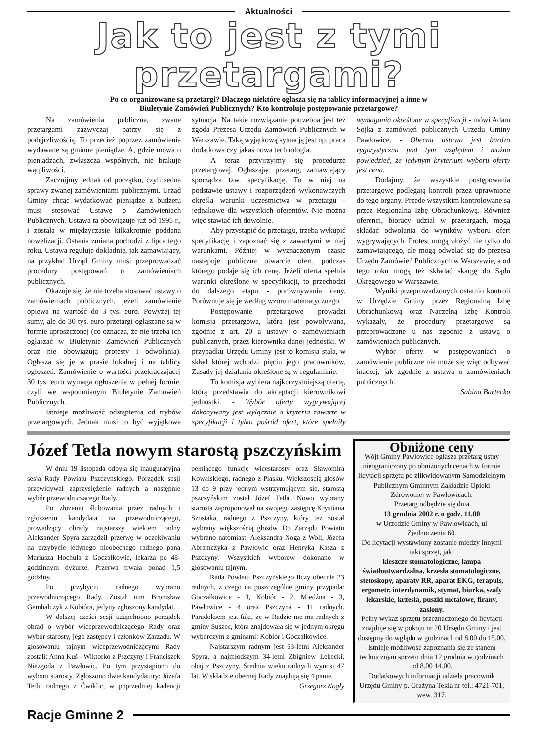Aktualności
Jak to jest z tymi przetargami?
Po co organizowane są przetargi? Dlaczego niektóre ogłasza się na tablicy informacyjnej a inne w
Biuletynie Zamówień Publicznych? Kto kontroluje postępowanie przetargowe?
Na zamówienia publiczne, zwane przetargami zazwyczaj patrzy się z podejrzliwością. To przecież poprzez zamówienia wydawane są gminne pieniądze. A, gdzie mowa o pieniądzach, zwłaszcza wspólnych, nie brakuje wątpliwości.
Zacznijmy jednak od początku, czyli sedna sprawy zwanej zamówieniami publicznymi. Urząd Gminy chcąc wydatkować pieniądze z budżetu musi stosować Ustawę o Zamówieniach Publicznych. Ustawa ta obowiązuje już od 1995 r., i została w międzyczasie kilkakrotnie poddana nowelizacji. Ostania zmiana pochodzi z lipca tego roku. Ustawa reguluje dokładnie, jak zamawiający, na przykład Urząd Gminy musi przeprowadzać procedury postępowań o zamówieniach publicznych.
Okazuje się, że nie trzeba stosować ustawy o zamówieniach publicznych, jeżeli zamówienie opiewa na wartość do 3 tys. euro. Powyżej tej sumy, ale do 30 tys. euro przetargi ogłaszane są w formie uproszczonej (co oznacza, że nie trzeba ich ogłaszać w Biuletynie Zamówień Publicznych oraz nie obowiązują protesty i odwołania). Ogłasza się je w prasie lokalnej i na tablicy ogłoszeń. Zamówienie o wartości przekraczającej 30 tys. euro wymaga ogłoszenia w pełnej formie, czyli we wspomnianym Biuletynie Zamówień Publicznych.
Istnieje możliwość odstąpienia od trybów przetargowych. Jednak musi to być wyjątkowa sytuacja. Na takie rozwiązanie potrzebna jest też zgoda Prezesa Urzędu Zamówień Publicznych w Warszawie. Taką wyjątkową sytuacją jest np. praca dodatkowa czy jakaś nowa technologia.
A teraz przyjrzyjmy się procedurze przetargowej. Ogłaszając przetarg, zamawiający sporządza tzw. specyfikację. To w niej na podstawie ustawy i rozporządzeń wykonawczych określa warunki uczestnictwa w przetargu - jednakowe dla wszystkich oferentów. Nie można więc stawiać ich dowolnie.
Aby przystąpić do przetargu, trzeba wykupić specyfikację i zapoznać się z zawartymi w niej warunkami. Później w wyznaczonym czasie następuje publiczne otwarcie ofert, podczas którego podaje się ich cenę. Jeżeli oferta spełnia warunki określone w specyfikacji, to przechodzi do dalszego etapu - porównywania ceny. Porównuje się je według wzoru matematycznego.
Postępowanie przetargowe prowadzi komisja przetargowa, która jest powoływana, zgodnie z art. 20 a ustawy o zamówieniach publicznych, przez kierownika danej jednostki. W przypadku Urzędu Gminy jest to komisja stała, w skład której wchodzi pięciu jego pracowników. Zasady jej działania określone są w regulaminie.
To komisja wybiera najkorzystniejszą ofertę, którą przedstawia do akceptacji kierownikowi jednostki. - Wybór oferty wygrywającej dokonywany jest wyłącznie o kryteria zawarte w specyfikacji i tylko pośród ofert, które spełniły wymagania określone w specyfikacji - mówi Adam Sojka z zamówień publicznych Urzędu Gminy Pawłowice. - Obecna ustawa jest bardzo rygorystyczna pod tym względem i można powiedzieć, że jedynym kryterium wyboru oferty jest cena.
Dodajmy, że wszystkie postępowania przetargowe podlegają kontroli przez uprawnione do tego organy. Przede wszystkim kontrolowane są przez Regionalną Izbę Obrachunkową. Również oferenci, biorący udział w przetargach, mogą składać odwołania do wyników wyboru ofert wygrywających. Protest mogą złożyć nie tylko do zamawiającego, ale mogą odwołać się do prezesa Urzędu Zamówień Publicznych w Warszawie, a od tego roku mogą też składać skargę do Sądu Okręgowego w Warszawie.
Wyniki przeprowadzonych ostatnio kontroli w Urzędzie Gminy przez Regionalną Izbę Obrachunkową oraz Naczelną Izbę Kontroli wykazały, że procedury przetargowe są przeprowadzane u nas zgodnie z ustawą o zamówieniach publicznych.
Wybór oferty w postępowaniach o zamówienie publiczne nie może się więc odbywać inaczej, jak zgodnie z ustawą o zamówieniach publicznych.
Sabina Bartecka
Józef Tetla nowym starostą pszczyńskim
W dniu 19 listopada odbyła się inauguracyjna sesja Rady Powiatu Pszczyńskiego. Porządek sesji przewidywał zaprzysiężenie radnych a następnie wybór przewodniczącego Rady.
Po złożeniu ślubowania przez radnych i zgłoszeniu kandydata na przewodniczącego, prowadzący obrady najstarszy wiekiem radny Aleksander Spyra zarządził przerwę w oczekiwaniu na przybycie jedynego nieobecnego radnego pana Mariusza Hochuła z Goczałkowic, lekarza po 48-godzinnym dyżurze. Przerwa trwała ponad 1,5 godziny.
Po przybyciu radnego wybrano przewodniczącego Rady. Został nim Bronisław Gembalczyk z Kobióra, jedyny zgłoszony kandydat.
W dalszej części sesji uzupełniono porządek obrad o wybór wiceprzewodniczącego Rady oraz wybór starosty, jego zastępcy i członków Zarządu. W głosowaniu tajnym wiceprzewodniczącymi Rady zostali: Anna Kuś - Wiktorko z Pszczyny i Franciszek Niezgoda z Pawłowic. Po tym przystąpiono do wyboru starosty. Zgłoszono dwie kandydatury: Józefa Tetli, radnego z Ćwiklic, w poprzedniej kadencji pełniącego funkcję wicestarosty oraz Sławomira Kowalskiego, radnego z Piasku. Większością głosów 13 do 9 przy jednym wstrzymującym się, starostą pszczyńskim został Józef Tetla. Nowo wybrany starosta zaproponował na swojego zastępcę Krystiana Szostaka, radnego z Pszczyny, który też został wybrany większością głosów. Do Zarządu Powiatu wybrano natomiast: Aleksandra Noga z Woli, Józefa Abramczyka z Pawłowic oraz Henryka Kasza z Pszczyny. Wszystkich wyborów dokonano w głosowaniu tajnym.
Rada Powiatu Pszczyńskiego liczy obecnie 23 radnych, z czego na poszczególne gminy przypada: Goczałkowice - 3, Kobiór - 2, Miedźna - 3, Pawłowice - 4 oraz Pszczyna - 11 radnych. Paradoksem jest fakt, że w Radzie nie ma radnych z gminy Suszec, która znajdowała się w jednym okręgu wyborczym z gminami: Kobiór i Goczałkowice.
Najstarszym radnym jest 63-letni Aleksander Spyra, a najmłodszym 34-letni Zbigniew Łebecki, obaj z Pszczyny. Średnia wieku radnych wynosi 47 lat. W składzie obecnej Rady znajdują się 4 panie.
Grzegorz Nogły
Obniżone ceny
Wójt Gminy Pawłowice ogłasza przetarg ustny nieograniczony po obniżonych cenach w formie licytacji sprzętu po zlikwidowanym Samodzielnym Publicznym Gminnym Zakładzie Opieki Zdrowotnej w Pawłowicach.
Przetarg odbędzie się dnia
13 grudnia 2002 r. o godz. 11.00
w Urzędzie Gminy w Pawłowicach, ul Zjednoczenia 60.
Do licytacji wystawiony zostanie między innymi taki sprzęt, jak:
kleszcze stomatologiczne, lampa światłoutwardzalna, krzesła stomatologiczne, stetoskopy, aparaty RR, aparat EKG, terapuls, ergometr, interdynamik, stymat, biurka, szafy lekarskie, krzesła, puszki metalowe, firany, zasłony.
Pełny wykaz sprzętu przeznaczonego do licytacji znajduje się w pokoju nr 20 Urzędu Gminy i jest dostępny do wglądu w godzinach od 8.00 do 15.00.
Istnieje możliwość zapoznania się ze stanem technicznym sprzętu dnia 12 grudnia w godzinach od 8.00 14.00.
Dodatkowych informacji udziela pracownik Urzędu Gminy p. Grażyna Tekla nr tel.: 4721-701, wew. 317.
Racje Gminne 2